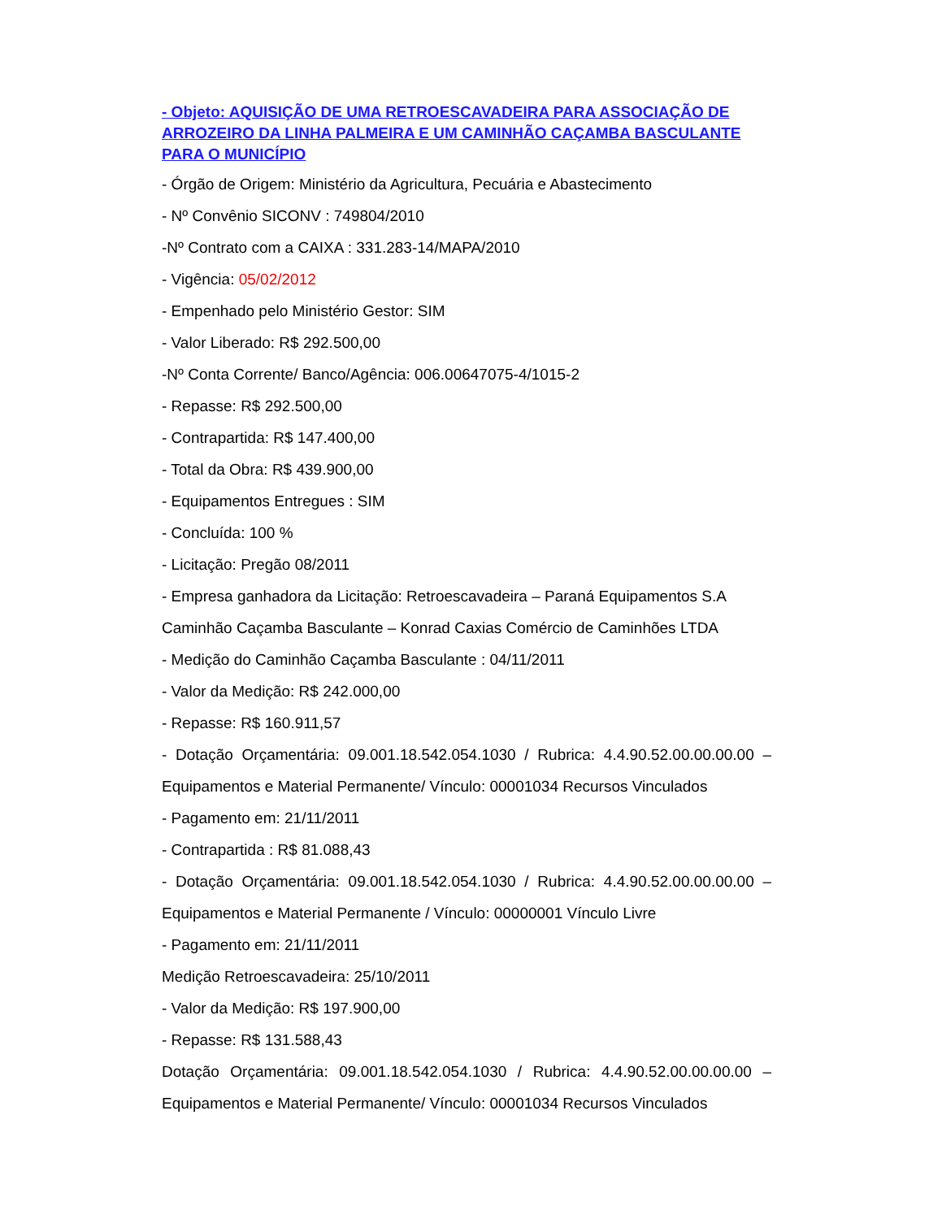- Objeto: AQUISIÇÃO DE UMA RETROESCAVADEIRA PARA ASSOCIAÇÃO DE ARROZEIRO DA LINHA PALMEIRA E UM CAMINHÃO CAÇAMBA BASCULANTE PARA O MUNICÍPIO
- Órgão de Origem: Ministério da Agricultura, Pecuária e Abastecimento
- Nº Convênio SICONV : 749804/2010
-Nº Contrato com a CAIXA : 331.283-14/MAPA/2010
- Vigência: 05/02/2012
- Empenhado pelo Ministério Gestor: SIM
- Valor Liberado: R$ 292.500,00
-Nº Conta Corrente/ Banco/Agência: 006.00647075-4/1015-2
- Repasse: R$ 292.500,00
- Contrapartida: R$ 147.400,00
- Total da Obra: R$ 439.900,00
- Equipamentos Entregues : SIM
- Concluída: 100 %
- Licitação: Pregão 08/2011
- Empresa ganhadora da Licitação: Retroescavadeira – Paraná Equipamentos S.A
Caminhão Caçamba Basculante – Konrad Caxias Comércio de Caminhões LTDA
- Medição do Caminhão Caçamba Basculante : 04/11/2011
- Valor da Medição: R$ 242.000,00
- Repasse: R$ 160.911,57
- Dotação Orçamentária: 09.001.18.542.054.1030 / Rubrica: 4.4.90.52.00.00.00.00 – Equipamentos e Material Permanente/ Vínculo: 00001034 Recursos Vinculados
- Pagamento em: 21/11/2011
- Contrapartida : R$ 81.088,43
- Dotação Orçamentária: 09.001.18.542.054.1030 / Rubrica: 4.4.90.52.00.00.00.00 – Equipamentos e Material Permanente / Vínculo: 00000001 Vínculo Livre
- Pagamento em: 21/11/2011
Medição Retroescavadeira: 25/10/2011
- Valor da Medição: R$ 197.900,00
- Repasse: R$ 131.588,43
Dotação Orçamentária: 09.001.18.542.054.1030 / Rubrica: 4.4.90.52.00.00.00.00 – Equipamentos e Material Permanente/ Vínculo: 00001034 Recursos Vinculados